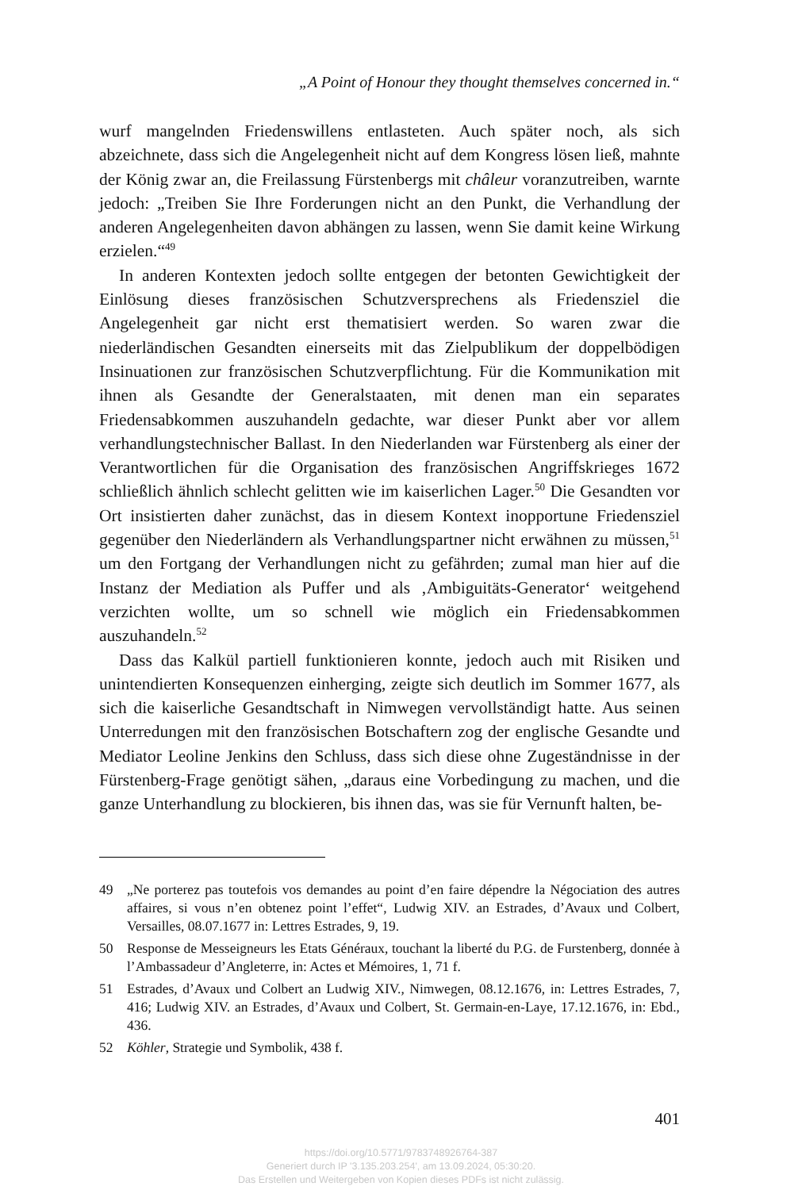„A Point of Honour they thought themselves concerned in.“
wurf mangelnden Friedenswillens entlasteten. Auch später noch, als sich abzeichnete, dass sich die Angelegenheit nicht auf dem Kongress lösen ließ, mahnte der König zwar an, die Freilassung Fürstenbergs mit châleur voranzutreiben, warnte jedoch: „Treiben Sie Ihre Forderungen nicht an den Punkt, die Verhandlung der anderen Angelegenheiten davon abhängen zu lassen, wenn Sie damit keine Wirkung erzielen.“<sup>49</sup>
In anderen Kontexten jedoch sollte entgegen der betonten Gewichtigkeit der Einlösung dieses französischen Schutzversprechens als Friedensziel die Angelegenheit gar nicht erst thematisiert werden. So waren zwar die niederländischen Gesandten einerseits mit das Zielpublikum der doppelbödigen Insinuationen zur französischen Schutzverpflichtung. Für die Kommunikation mit ihnen als Gesandte der Generalstaaten, mit denen man ein separates Friedensabkommen auszuhandeln gedachte, war dieser Punkt aber vor allem verhandlungstechnischer Ballast. In den Niederlanden war Fürstenberg als einer der Verantwortlichen für die Organisation des französischen Angriffskrieges 1672 schließlich ähnlich schlecht gelitten wie im kaiserlichen Lager.<sup>50</sup> Die Gesandten vor Ort insistierten daher zunächst, das in diesem Kontext inopportune Friedensziel gegenüber den Niederländern als Verhandlungspartner nicht erwähnen zu müssen,<sup>51</sup> um den Fortgang der Verhandlungen nicht zu gefährden; zumal man hier auf die Instanz der Mediation als Puffer und als ‚Ambiguitäts-Generator‘ weitgehend verzichten wollte, um so schnell wie möglich ein Friedensabkommen auszuhandeln.<sup>52</sup>
Dass das Kalkül partiell funktionieren konnte, jedoch auch mit Risiken und unintendierten Konsequenzen einherging, zeigte sich deutlich im Sommer 1677, als sich die kaiserliche Gesandtschaft in Nimwegen vervollständigt hatte. Aus seinen Unterredungen mit den französischen Botschaftern zog der englische Gesandte und Mediator Leoline Jenkins den Schluss, dass sich diese ohne Zugeständnisse in der Fürstenberg-Frage genötigt sähen, „daraus eine Vorbedingung zu machen, und die ganze Unterhandlung zu blockieren, bis ihnen das, was sie für Vernunft halten, be-
49 „Ne porterez pas toutefois vos demandes au point d’en faire dépendre la Négociation des autres affaires, si vous n’en obtenez point l’effet“, Ludwig XIV. an Estrades, d’Avaux und Colbert, Versailles, 08.07.1677 in: Lettres Estrades, 9, 19.
50 Response de Messeigneurs les Etats Généraux, touchant la liberté du P.G. de Furstenberg, donnée à l’Ambassadeur d’Angleterre, in: Actes et Mémoires, 1, 71 f.
51 Estrades, d’Avaux und Colbert an Ludwig XIV., Nimwegen, 08.12.1676, in: Lettres Estrades, 7, 416; Ludwig XIV. an Estrades, d’Avaux und Colbert, St. Germain-en-Laye, 17.12.1676, in: Ebd., 436.
52 Köhler, Strategie und Symbolik, 438 f.
401
https://doi.org/10.5771/9783748926764-387
Generiert durch IP '3.135.203.254', am 13.09.2024, 05:30:20.
Das Erstellen und Weitergeben von Kopien dieses PDFs ist nicht zulässig.